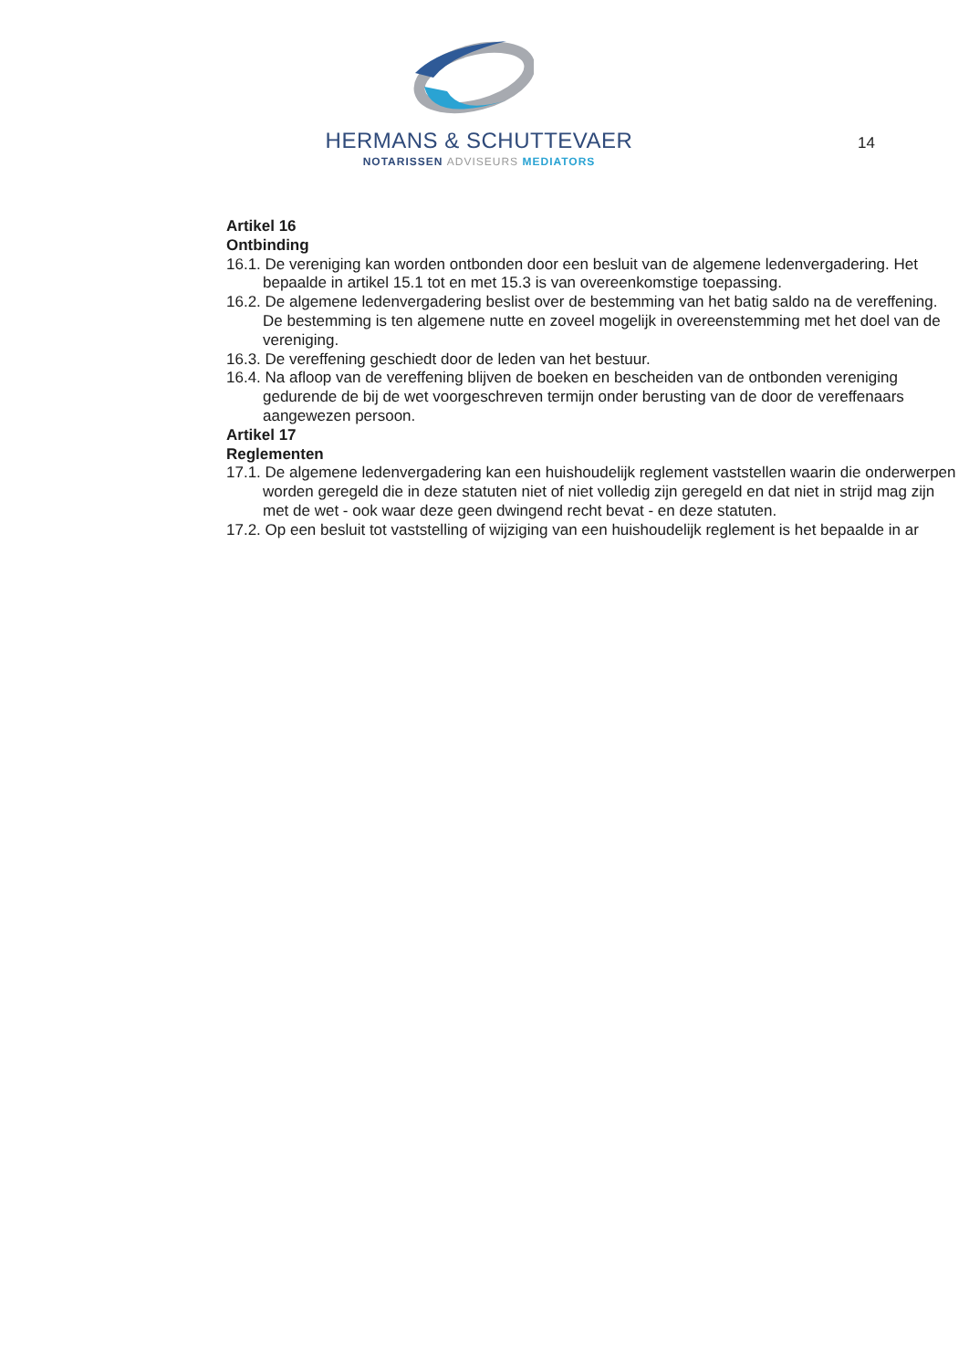HERMANS & SCHUTTEVAER
NOTARISSEN ADVISEURS MEDIATORS
14
Artikel 16
Ontbinding
16.1. De vereniging kan worden ontbonden door een besluit van de algemene ledenvergadering. Het bepaalde in artikel 15.1 tot en met 15.3 is van overeenkomstige toepassing.
16.2. De algemene ledenvergadering beslist over de bestemming van het batig saldo na de vereffening. De bestemming is ten algemene nutte en zoveel mogelijk in overeenstemming met het doel van de vereniging.
16.3. De vereffening geschiedt door de leden van het bestuur.
16.4. Na afloop van de vereffening blijven de boeken en bescheiden van de ontbonden vereniging gedurende de bij de wet voorgeschreven termijn onder berusting van de door de vereffenaars aangewezen persoon.
Artikel 17
Reglementen
17.1. De algemene ledenvergadering kan een huishoudelijk reglement vaststellen waarin die onderwerpen worden geregeld die in deze statuten niet of niet volledig zijn geregeld en dat niet in strijd mag zijn met de wet - ook waar deze geen dwingend recht bevat - en deze statuten.
17.2. Op een besluit tot vaststelling of wijziging van een huishoudelijk reglement is het bepaalde in ar